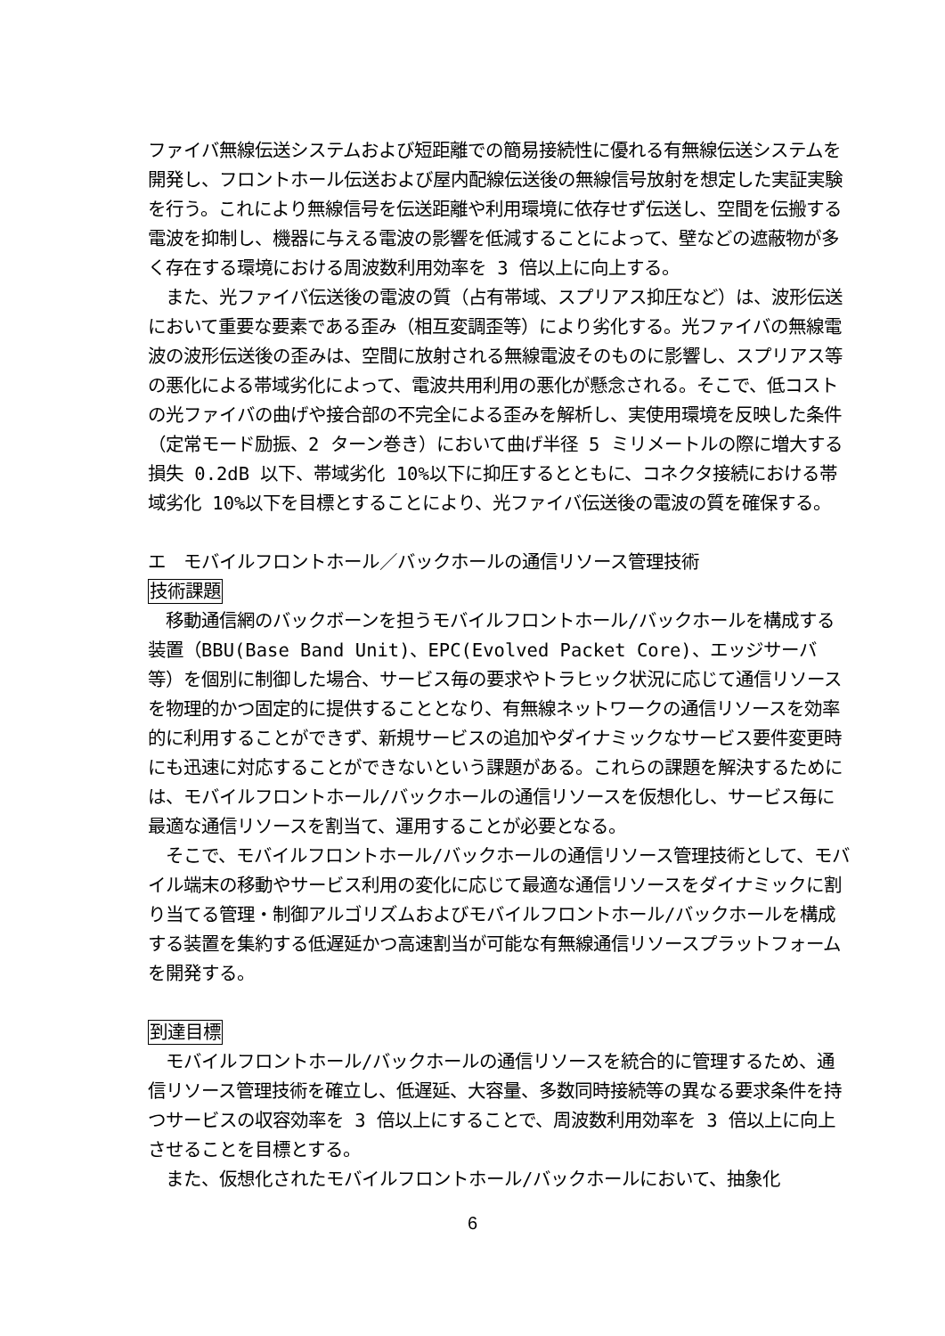ファイバ無線伝送システムおよび短距離での簡易接続性に優れる有無線伝送システムを開発し、フロントホール伝送および屋内配線伝送後の無線信号放射を想定した実証実験を行う。これにより無線信号を伝送距離や利用環境に依存せず伝送し、空間を伝搬する電波を抑制し、機器に与える電波の影響を低減することによって、壁などの遮蔽物が多く存在する環境における周波数利用効率を 3 倍以上に向上する。
　また、光ファイバ伝送後の電波の質（占有帯域、スプリアス抑圧など）は、波形伝送において重要な要素である歪み（相互変調歪等）により劣化する。光ファイバの無線電波の波形伝送後の歪みは、空間に放射される無線電波そのものに影響し、スプリアス等の悪化による帯域劣化によって、電波共用利用の悪化が懸念される。そこで、低コストの光ファイバの曲げや接合部の不完全による歪みを解析し、実使用環境を反映した条件（定常モード励振、2 ターン巻き）において曲げ半径 5 ミリメートルの際に増大する損失 0.2dB 以下、帯域劣化 10%以下に抑圧するとともに、コネクタ接続における帯域劣化 10%以下を目標とすることにより、光ファイバ伝送後の電波の質を確保する。
エ　モバイルフロントホール／バックホールの通信リソース管理技術
技術課題
　移動通信網のバックボーンを担うモバイルフロントホール/バックホールを構成する装置（BBU(Base Band Unit)、EPC(Evolved Packet Core)、エッジサーバ等）を個別に制御した場合、サービス毎の要求やトラヒック状況に応じて通信リソースを物理的かつ固定的に提供することとなり、有無線ネットワークの通信リソースを効率的に利用することができず、新規サービスの追加やダイナミックなサービス要件変更時にも迅速に対応することができないという課題がある。これらの課題を解決するためには、モバイルフロントホール/バックホールの通信リソースを仮想化し、サービス毎に最適な通信リソースを割当て、運用することが必要となる。
　そこで、モバイルフロントホール/バックホールの通信リソース管理技術として、モバイル端末の移動やサービス利用の変化に応じて最適な通信リソースをダイナミックに割り当てる管理・制御アルゴリズムおよびモバイルフロントホール/バックホールを構成する装置を集約する低遅延かつ高速割当が可能な有無線通信リソースプラットフォームを開発する。
到達目標
　モバイルフロントホール/バックホールの通信リソースを統合的に管理するため、通信リソース管理技術を確立し、低遅延、大容量、多数同時接続等の異なる要求条件を持つサービスの収容効率を 3 倍以上にすることで、周波数利用効率を 3 倍以上に向上させることを目標とする。
　また、仮想化されたモバイルフロントホール/バックホールにおいて、抽象化
6